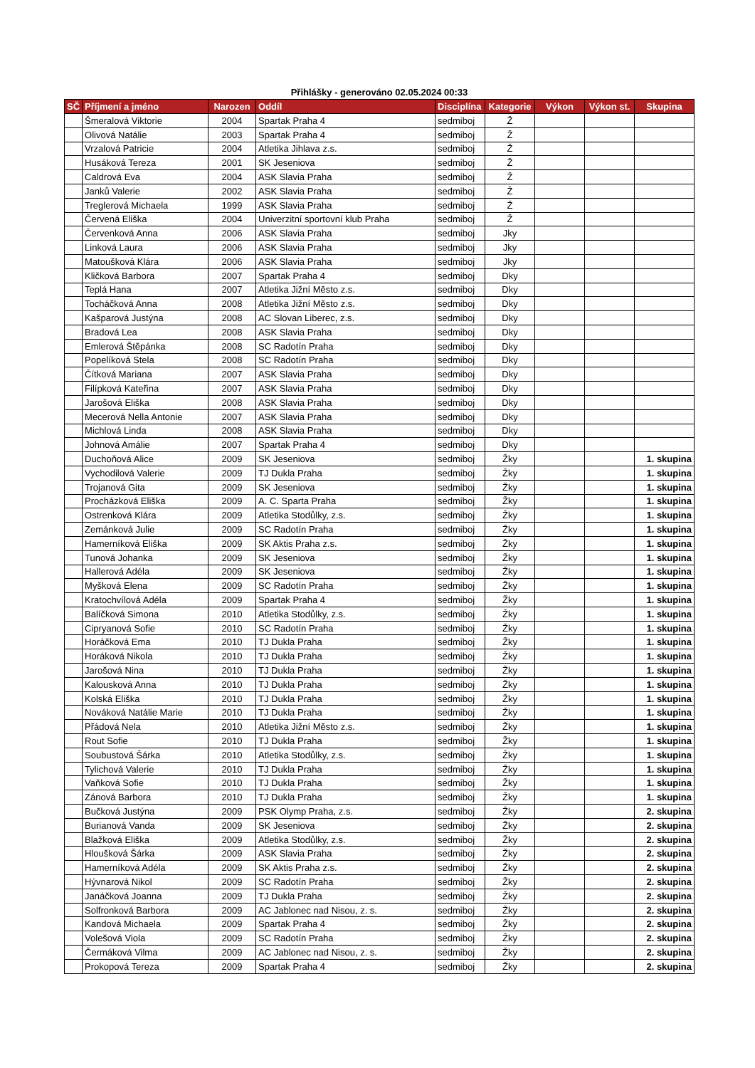Přihlášky - generováno 02.05.2024 00:33
| SČ | Příjmení a jméno | Narozen | Oddíl | Disciplína | Kategorie | Výkon | Výkon st. | Skupina |
| --- | --- | --- | --- | --- | --- | --- | --- | --- |
| | Šmeralová Viktorie | 2004 | Spartak Praha 4 | sedmiboj | Ž | | | |
| | Olivová Natálie | 2003 | Spartak Praha 4 | sedmiboj | Ž | | | |
| | Vrzalová Patricie | 2004 | Atletika Jihlava z.s. | sedmiboj | Ž | | | |
| | Husáková Tereza | 2001 | SK Jeseniova | sedmiboj | Ž | | | |
| | Caldrová Eva | 2004 | ASK Slavia Praha | sedmiboj | Ž | | | |
| | Janků Valerie | 2002 | ASK Slavia Praha | sedmiboj | Ž | | | |
| | Treglerová Michaela | 1999 | ASK Slavia Praha | sedmiboj | Ž | | | |
| | Červená Eliška | 2004 | Univerzitní sportovní klub Praha | sedmiboj | Ž | | | |
| | Červenková Anna | 2006 | ASK Slavia Praha | sedmiboj | Jky | | | |
| | Linková Laura | 2006 | ASK Slavia Praha | sedmiboj | Jky | | | |
| | Matoušková Klára | 2006 | ASK Slavia Praha | sedmiboj | Jky | | | |
| | Kličková Barbora | 2007 | Spartak Praha 4 | sedmiboj | Dky | | | |
| | Teplá Hana | 2007 | Atletika Jižní Město z.s. | sedmiboj | Dky | | | |
| | Tocháčková Anna | 2008 | Atletika Jižní Město z.s. | sedmiboj | Dky | | | |
| | Kašparová Justýna | 2008 | AC Slovan Liberec, z.s. | sedmiboj | Dky | | | |
| | Bradová Lea | 2008 | ASK Slavia Praha | sedmiboj | Dky | | | |
| | Emlerová Štěpánka | 2008 | SC Radotín Praha | sedmiboj | Dky | | | |
| | Popelíková Stela | 2008 | SC Radotín Praha | sedmiboj | Dky | | | |
| | Čítková Mariana | 2007 | ASK Slavia Praha | sedmiboj | Dky | | | |
| | Filípková Kateřina | 2007 | ASK Slavia Praha | sedmiboj | Dky | | | |
| | Jarošová Eliška | 2008 | ASK Slavia Praha | sedmiboj | Dky | | | |
| | Mecerová Nella Antonie | 2007 | ASK Slavia Praha | sedmiboj | Dky | | | |
| | Michlová Linda | 2008 | ASK Slavia Praha | sedmiboj | Dky | | | |
| | Johnová Amálie | 2007 | Spartak Praha 4 | sedmiboj | Dky | | | |
| | Duchoňová Alice | 2009 | SK Jeseniova | sedmiboj | Žky | | | 1. skupina |
| | Vychodilová Valerie | 2009 | TJ Dukla Praha | sedmiboj | Žky | | | 1. skupina |
| | Trojanová Gita | 2009 | SK Jeseniova | sedmiboj | Žky | | | 1. skupina |
| | Procházková Eliška | 2009 | A. C. Sparta Praha | sedmiboj | Žky | | | 1. skupina |
| | Ostrenková Klára | 2009 | Atletika Stodůlky, z.s. | sedmiboj | Žky | | | 1. skupina |
| | Zemánková Julie | 2009 | SC Radotín Praha | sedmiboj | Žky | | | 1. skupina |
| | Hamerníková Eliška | 2009 | SK Aktis Praha z.s. | sedmiboj | Žky | | | 1. skupina |
| | Tunová Johanka | 2009 | SK Jeseniova | sedmiboj | Žky | | | 1. skupina |
| | Hallerová Adéla | 2009 | SK Jeseniova | sedmiboj | Žky | | | 1. skupina |
| | Myšková Elena | 2009 | SC Radotín Praha | sedmiboj | Žky | | | 1. skupina |
| | Kratochvílová Adéla | 2009 | Spartak Praha 4 | sedmiboj | Žky | | | 1. skupina |
| | Balíčková Simona | 2010 | Atletika Stodůlky, z.s. | sedmiboj | Žky | | | 1. skupina |
| | Cipryanová Sofie | 2010 | SC Radotín Praha | sedmiboj | Žky | | | 1. skupina |
| | Horáčková Ema | 2010 | TJ Dukla Praha | sedmiboj | Žky | | | 1. skupina |
| | Horáková Nikola | 2010 | TJ Dukla Praha | sedmiboj | Žky | | | 1. skupina |
| | Jarošová Nina | 2010 | TJ Dukla Praha | sedmiboj | Žky | | | 1. skupina |
| | Kalousková Anna | 2010 | TJ Dukla Praha | sedmiboj | Žky | | | 1. skupina |
| | Kolská Eliška | 2010 | TJ Dukla Praha | sedmiboj | Žky | | | 1. skupina |
| | Nováková Natálie Marie | 2010 | TJ Dukla Praha | sedmiboj | Žky | | | 1. skupina |
| | Přádová Nela | 2010 | Atletika Jižní Město z.s. | sedmiboj | Žky | | | 1. skupina |
| | Rout Sofie | 2010 | TJ Dukla Praha | sedmiboj | Žky | | | 1. skupina |
| | Soubustová Šárka | 2010 | Atletika Stodůlky, z.s. | sedmiboj | Žky | | | 1. skupina |
| | Tylichová Valerie | 2010 | TJ Dukla Praha | sedmiboj | Žky | | | 1. skupina |
| | Vaňková Sofie | 2010 | TJ Dukla Praha | sedmiboj | Žky | | | 1. skupina |
| | Zánová Barbora | 2010 | TJ Dukla Praha | sedmiboj | Žky | | | 1. skupina |
| | Bučková Justýna | 2009 | PSK Olymp Praha, z.s. | sedmiboj | Žky | | | 2. skupina |
| | Burianová Vanda | 2009 | SK Jeseniova | sedmiboj | Žky | | | 2. skupina |
| | Blažková Eliška | 2009 | Atletika Stodůlky, z.s. | sedmiboj | Žky | | | 2. skupina |
| | Hloušková Šárka | 2009 | ASK Slavia Praha | sedmiboj | Žky | | | 2. skupina |
| | Hamerníková Adéla | 2009 | SK Aktis Praha z.s. | sedmiboj | Žky | | | 2. skupina |
| | Hývnarová Nikol | 2009 | SC Radotín Praha | sedmiboj | Žky | | | 2. skupina |
| | Janáčková Joanna | 2009 | TJ Dukla Praha | sedmiboj | Žky | | | 2. skupina |
| | Solfronková Barbora | 2009 | AC Jablonec nad Nisou, z. s. | sedmiboj | Žky | | | 2. skupina |
| | Kandová Michaela | 2009 | Spartak Praha 4 | sedmiboj | Žky | | | 2. skupina |
| | Volešová Viola | 2009 | SC Radotín Praha | sedmiboj | Žky | | | 2. skupina |
| | Čermáková Vilma | 2009 | AC Jablonec nad Nisou, z. s. | sedmiboj | Žky | | | 2. skupina |
| | Prokopová Tereza | 2009 | Spartak Praha 4 | sedmiboj | Žky | | | 2. skupina |